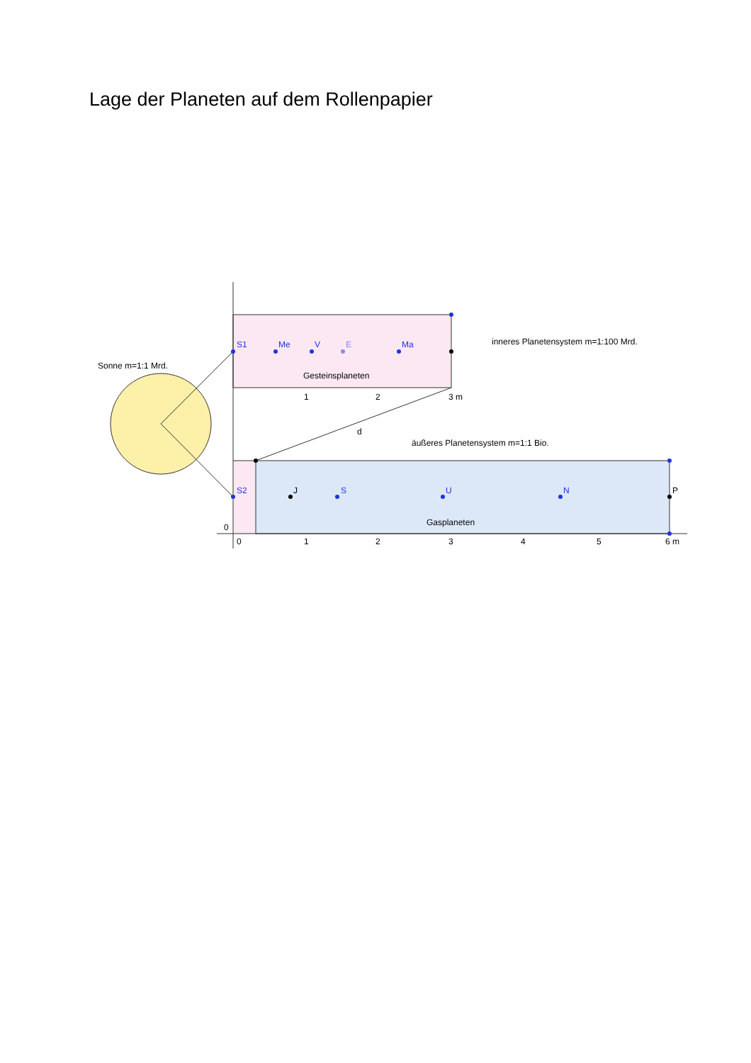Lage der Planeten auf dem Rollenpapier
S1
Me
V
E
Ma
Gesteinsplaneten
Sonne m=1:1 Mrd.
inneres Planetensystem m=1:100 Mrd.
1
2
3 m
d
äußeres Planetensystem m=1:1 Bio.
S2
J
S
U
N
P
Gasplaneten
0
0
1
2
3
4
5
6 m